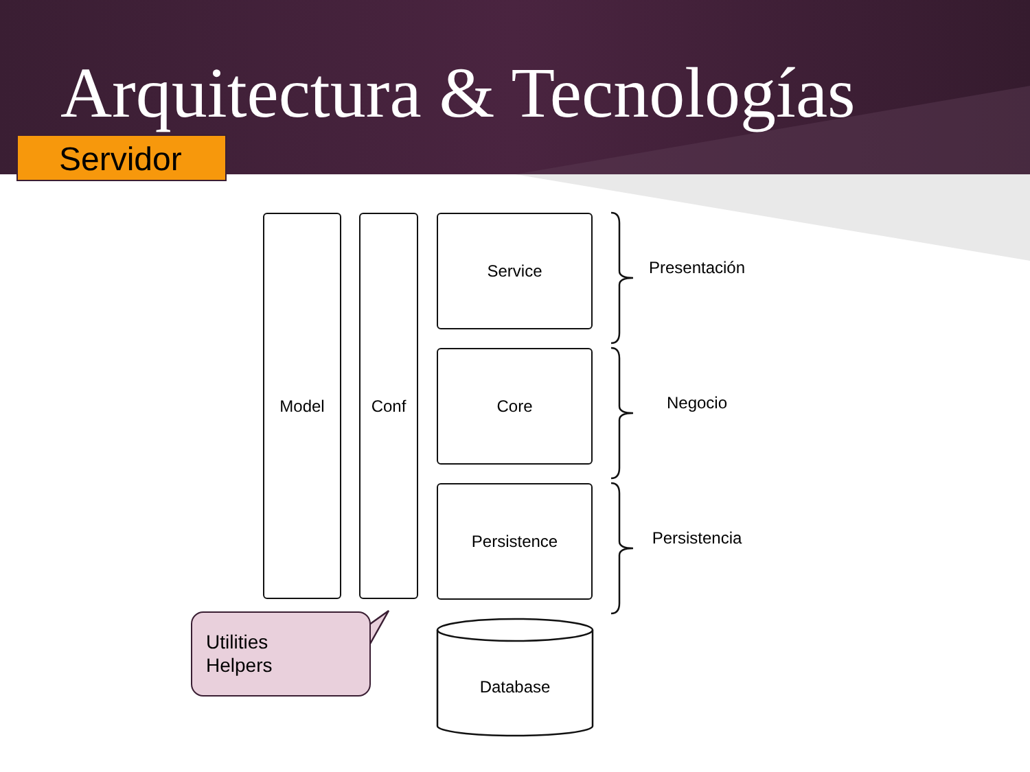Arquitectura & Tecnologías
Servidor
Model Conf Service
Core
Persistence
Presentación
Negocio
Persistencia
Database
Utilities
Helpers